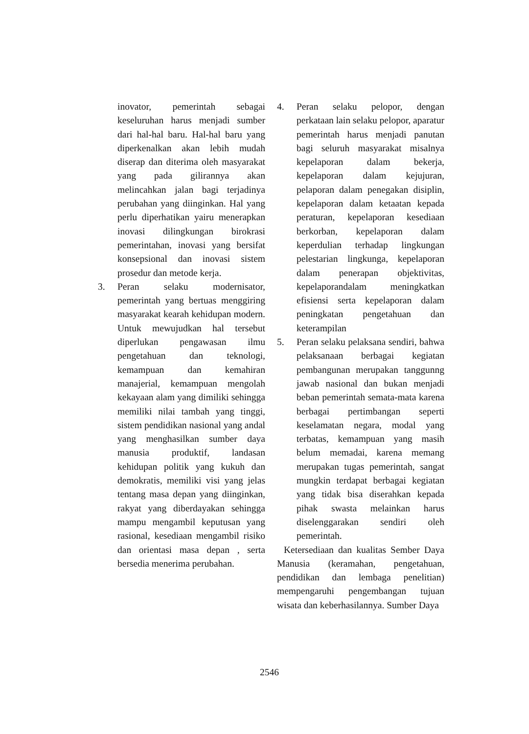inovator, pemerintah sebagai keseluruhan harus menjadi sumber dari hal-hal baru. Hal-hal baru yang diperkenalkan akan lebih mudah diserap dan diterima oleh masyarakat yang pada gilirannya akan melincahkan jalan bagi terjadinya perubahan yang diinginkan. Hal yang perlu diperhatikan yairu menerapkan inovasi dilingkungan birokrasi pemerintahan, inovasi yang bersifat konsepsional dan inovasi sistem prosedur dan metode kerja.
3. Peran selaku modernisator, pemerintah yang bertuas menggiring masyarakat kearah kehidupan modern. Untuk mewujudkan hal tersebut diperlukan pengawasan ilmu pengetahuan dan teknologi, kemampuan dan kemahiran manajerial, kemampuan mengolah kekayaan alam yang dimiliki sehingga memiliki nilai tambah yang tinggi, sistem pendidikan nasional yang andal yang menghasilkan sumber daya manusia produktif, landasan kehidupan politik yang kukuh dan demokratis, memiliki visi yang jelas tentang masa depan yang diinginkan, rakyat yang diberdayakan sehingga mampu mengambil keputusan yang rasional, kesediaan mengambil risiko dan orientasi masa depan , serta bersedia menerima perubahan.
4. Peran selaku pelopor, dengan perkataan lain selaku pelopor, aparatur pemerintah harus menjadi panutan bagi seluruh masyarakat misalnya kepelaporan dalam bekerja, kepelaporan dalam kejujuran, pelaporan dalam penegakan disiplin, kepelaporan dalam ketaatan kepada peraturan, kepelaporan kesediaan berkorban, kepelaporan dalam keperdulian terhadap lingkungan pelestarian lingkunga, kepelaporan dalam penerapan objektivitas, kepelaporandalam meningkatkan efisiensi serta kepelaporan dalam peningkatan pengetahuan dan keterampilan
5. Peran selaku pelaksana sendiri, bahwa pelaksanaan berbagai kegiatan pembangunan merupakan tanggunng jawab nasional dan bukan menjadi beban pemerintah semata-mata karena berbagai pertimbangan seperti keselamatan negara, modal yang terbatas, kemampuan yang masih belum memadai, karena memang merupakan tugas pemerintah, sangat mungkin terdapat berbagai kegiatan yang tidak bisa diserahkan kepada pihak swasta melainkan harus diselenggarakan sendiri oleh pemerintah.
Ketersediaan dan kualitas Sember Daya Manusia (keramahan, pengetahuan, pendidikan dan lembaga penelitian) mempengaruhi pengembangan tujuan wisata dan keberhasilannya. Sumber Daya
2546